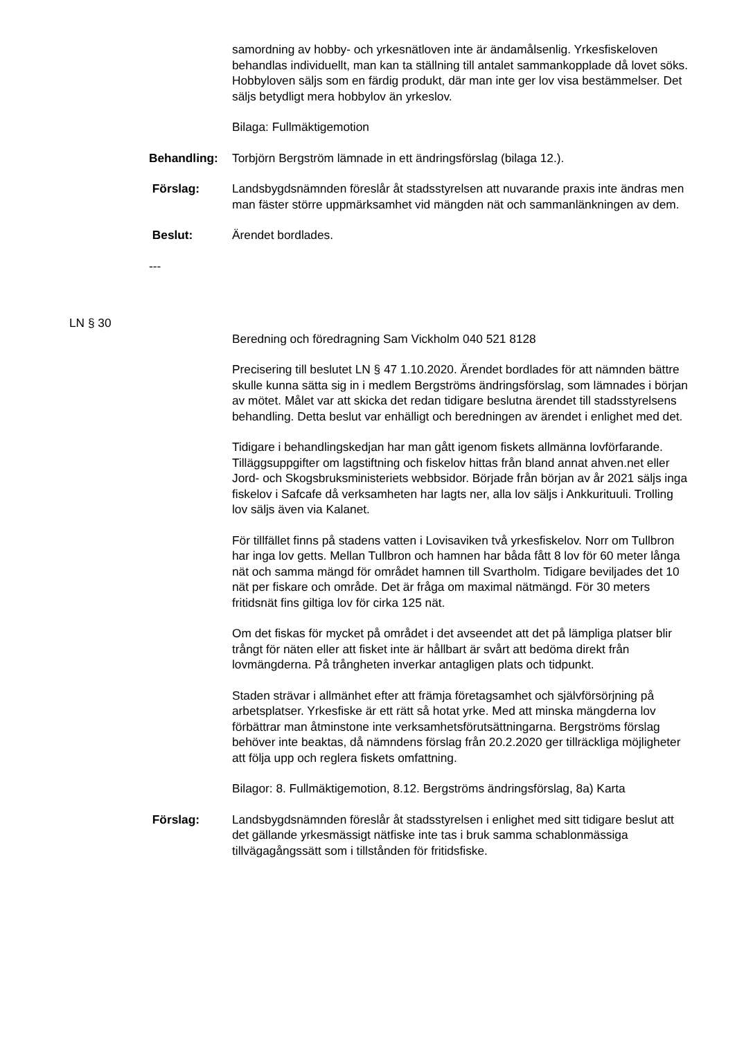samordning av hobby- och yrkesnätloven inte är ändamålsenlig. Yrkesfiskeloven behandlas individuellt, man kan ta ställning till antalet sammankopplade då lovet söks. Hobbyloven säljs som en färdig produkt, där man inte ger lov visa bestämmelser. Det säljs betydligt mera hobbylov än yrkeslov.
Bilaga: Fullmäktigemotion
Behandling: Torbjörn Bergström lämnade in ett ändringsförslag (bilaga 12.).
Förslag: Landsbygdsnämnden föreslår åt stadsstyrelsen att nuvarande praxis inte ändras men man fäster större uppmärksamhet vid mängden nät och sammanlänkningen av dem.
Beslut: Ärendet bordlades.
---
LN § 30
Beredning och föredragning Sam Vickholm 040 521 8128
Precisering till beslutet LN § 47 1.10.2020. Ärendet bordlades för att nämnden bättre skulle kunna sätta sig in i medlem Bergströms ändringsförslag, som lämnades i början av mötet. Målet var att skicka det redan tidigare beslutna ärendet till stadsstyrelsens behandling. Detta beslut var enhälligt och beredningen av ärendet i enlighet med det.
Tidigare i behandlingskedjan har man gått igenom fiskets allmänna lovförfarande. Tilläggsuppgifter om lagstiftning och fiskelov hittas från bland annat ahven.net eller Jord- och Skogsbruksministeriets webbsidor. Började från början av år 2021 säljs inga fiskelov i Safcafe då verksamheten har lagts ner, alla lov säljs i Ankkurituuli. Trolling lov säljs även via Kalanet.
För tillfället finns på stadens vatten i Lovisaviken två yrkesfiskelov. Norr om Tullbron har inga lov getts. Mellan Tullbron och hamnen har båda fått 8 lov för 60 meter långa nät och samma mängd för området hamnen till Svartholm. Tidigare beviljades det 10 nät per fiskare och område. Det är fråga om maximal nätmängd. För 30 meters fritidsnät fins giltiga lov för cirka 125 nät.
Om det fiskas för mycket på området i det avseendet att det på lämpliga platser blir trångt för näten eller att fisket inte är hållbart är svårt att bedöma direkt från lovmängderna. På trångheten inverkar antagligen plats och tidpunkt.
Staden strävar i allmänhet efter att främja företagsamhet och självförsörjning på arbetsplatser. Yrkesfiske är ett rätt så hotat yrke. Med att minska mängderna lov förbättrar man åtminstone inte verksamhetsförutsättningarna. Bergströms förslag behöver inte beaktas, då nämndens förslag från 20.2.2020 ger tillräckliga möjligheter att följa upp och reglera fiskets omfattning.
Bilagor: 8. Fullmäktigemotion, 8.12. Bergströms ändringsförslag, 8a) Karta
Förslag: Landsbygdsnämnden föreslår åt stadsstyrelsen i enlighet med sitt tidigare beslut att det gällande yrkesmässigt nätfiske inte tas i bruk samma schablonmässiga tillvägagångssätt som i tillstånden för fritidsfiske.